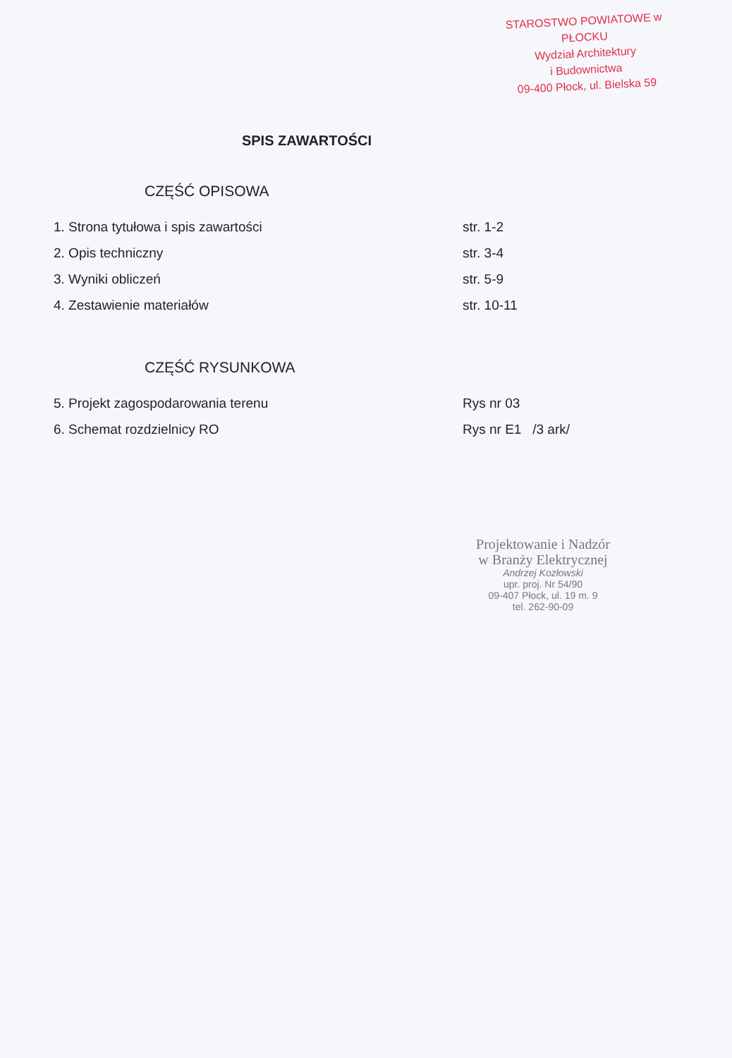STAROSTWO POWIATOWE w PŁOCKU
Wydział Architektury
i Budownictwa
09-400 Płock, ul. Bielska 59
SPIS ZAWARTOŚCI
CZĘŚĆ OPISOWA
1. Strona tytułowa i spis zawartości str. 1-2
2. Opis techniczny str. 3-4
3. Wyniki obliczeń str. 5-9
4. Zestawienie materiałów str. 10-11
CZĘŚĆ RYSUNKOWA
5. Projekt zagospodarowania terenu Rys nr 03
6. Schemat rozdzielnicy RO Rys nr E1 /3 ark/
Projektowanie i Nadzór
w Branży Elektrycznej
Andrzej Kozłowski
upr. proj. Nr 54/90
09-407 Płock, ul. 19 m. 9
tel. 262-90-09